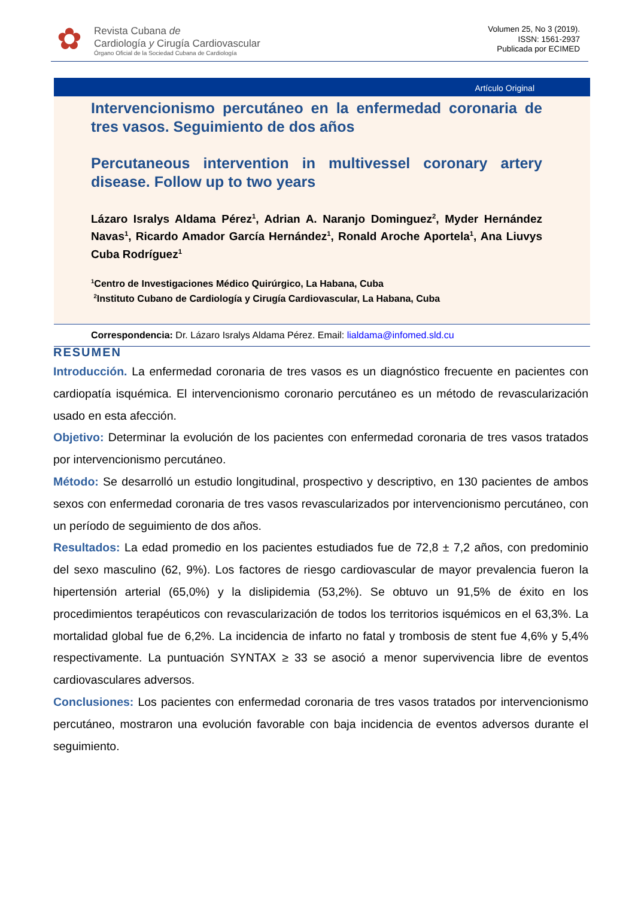✿
Revista Cubana de
Cardiología y Cirugía Cardiovascular
Órgano Oficial de la Sociedad Cubana de Cardiología
Volumen 25, No 3 (2019).
ISSN: 1561-2937
Publicada por ECIMED
Artículo Original
Intervencionismo percutáneo en la enfermedad coronaria de tres vasos. Seguimiento de dos años
Percutaneous intervention in multivessel coronary artery disease. Follow up to two years
Lázaro Isralys Aldama Pérez<sup>1</sup>, Adrian A. Naranjo Dominguez<sup>2</sup>, Myder Hernández Navas<sup>1</sup>, Ricardo Amador García Hernández<sup>1</sup>, Ronald Aroche Aportela<sup>1</sup>, Ana Liuvys Cuba Rodríguez<sup>1</sup>
<sup>1</sup> Centro de Investigaciones Médico Quirúrgico, La Habana, Cuba
<sup>2</sup> Instituto Cubano de Cardiología y Cirugía Cardiovascular, La Habana, Cuba
Correspondencia: Dr. Lázaro Isralys Aldama Pérez. Email: lialdama@infomed.sld.cu
RESUMEN
Introducción. La enfermedad coronaria de tres vasos es un diagnóstico frecuente en pacientes con cardiopatía isquémica. El intervencionismo coronario percutáneo es un método de revascularización usado en esta afección.
Objetivo: Determinar la evolución de los pacientes con enfermedad coronaria de tres vasos tratados por intervencionismo percutáneo.
Método: Se desarrolló un estudio longitudinal, prospectivo y descriptivo, en 130 pacientes de ambos sexos con enfermedad coronaria de tres vasos revascularizados por intervencionismo percutáneo, con un período de seguimiento de dos años.
Resultados: La edad promedio en los pacientes estudiados fue de 72,8 ± 7,2 años, con predominio del sexo masculino (62, 9%). Los factores de riesgo cardiovascular de mayor prevalencia fueron la hipertensión arterial (65,0%) y la dislipidemia (53,2%). Se obtuvo un 91,5% de éxito en los procedimientos terapéuticos con revascularización de todos los territorios isquémicos en el 63,3%. La mortalidad global fue de 6,2%. La incidencia de infarto no fatal y trombosis de stent fue 4,6% y 5,4% respectivamente. La puntuación SYNTAX ≥ 33 se asoció a menor supervivencia libre de eventos cardiovasculares adversos.
Conclusiones: Los pacientes con enfermedad coronaria de tres vasos tratados por intervencionismo percutáneo, mostraron una evolución favorable con baja incidencia de eventos adversos durante el seguimiento.